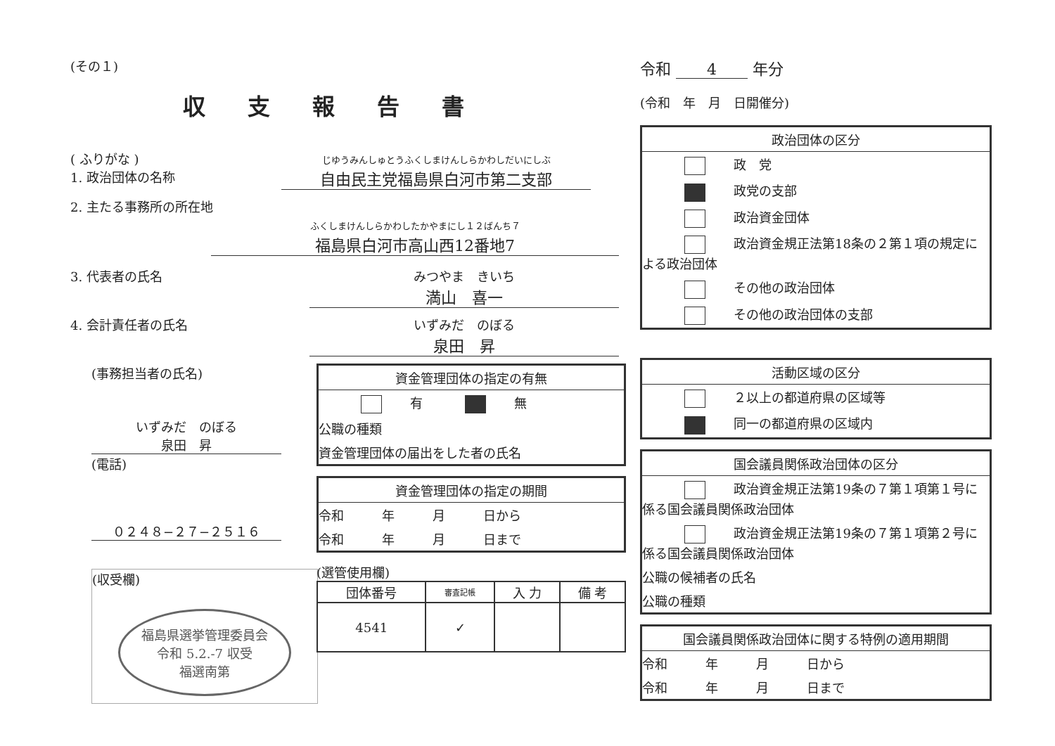(その１)
収支報告書
( ふりがな )
1. 政治団体の名称
じゆうみんしゅとうふくしまけんしらかわしだいにしぶ
自由民主党福島県白河市第二支部
2. 主たる事務所の所在地
ふくしまけんしらかわしたかやまにし１２ばんち７
福島県白河市高山西12番地7
3. 代表者の氏名 みつやま　きいち
満山　喜一
4. 会計責任者の氏名 いずみだ　のぼる
泉田　昇
(事務担当者の氏名)
いずみだ　のぼる
泉田　昇
(電話)
０２４８−２７−２５１６
(収受欄)
福島県選挙管理委員会
令和 5.2.-7 収受
福選南第
資金管理団体の指定の有無
有 無
公職の種類
資金管理団体の届出をした者の氏名
資金管理団体の指定の期間
令和　　　年　　　月　　　日から
令和　　　年　　　月　　　日まで
(選管使用欄)
| 団体番号 | 審査記帳 | 入 力 | 備 考 |
| --- | --- | --- | --- |
| 4541 | ✓ | | |
令和 　　4　　 年分
(令和　年　月　日開催分)
政治団体の区分
政　党
政党の支部
政治資金団体
政治資金規正法第18条の２第１項の規定による政治団体
その他の政治団体
その他の政治団体の支部
活動区域の区分
２以上の都道府県の区域等
同一の都道府県の区域内
国会議員関係政治団体の区分
政治資金規正法第19条の７第１項第１号に係る国会議員関係政治団体
政治資金規正法第19条の７第１項第２号に係る国会議員関係政治団体
公職の候補者の氏名
公職の種類
国会議員関係政治団体に関する特例の適用期間
令和　　　年　　　月　　　日から
令和　　　年　　　月　　　日まで